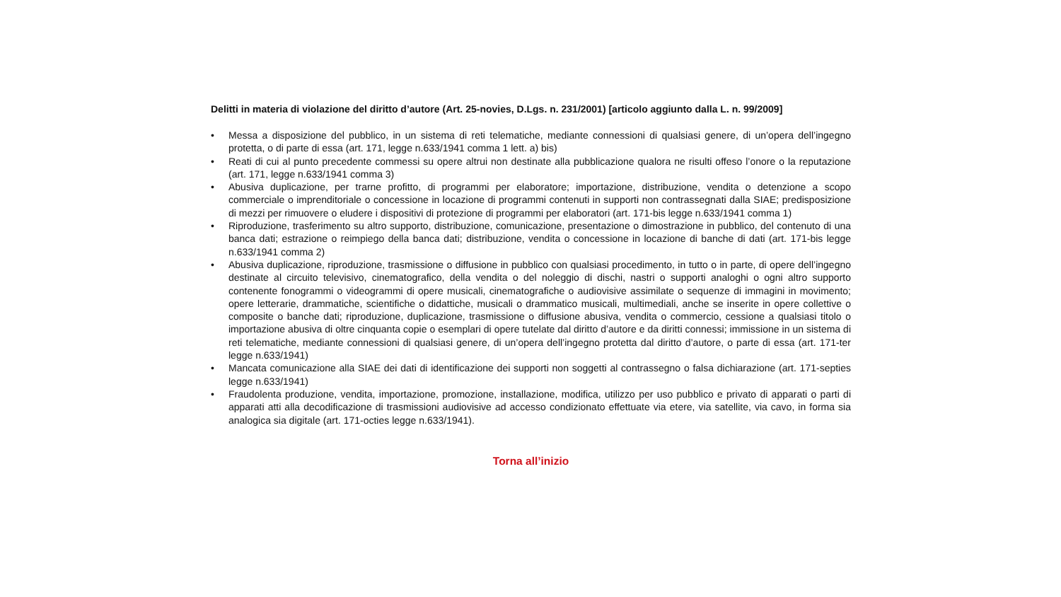Delitti in materia di violazione del diritto d’autore (Art. 25-novies, D.Lgs. n. 231/2001) [articolo aggiunto dalla L. n. 99/2009]
• Messa a disposizione del pubblico, in un sistema di reti telematiche, mediante connessioni di qualsiasi genere, di un’opera dell’ingegno protetta, o di parte di essa (art. 171, legge n.633/1941 comma 1 lett. a) bis)
• Reati di cui al punto precedente commessi su opere altrui non destinate alla pubblicazione qualora ne risulti offeso l’onore o la reputazione (art. 171, legge n.633/1941 comma 3)
• Abusiva duplicazione, per trarne profitto, di programmi per elaboratore; importazione, distribuzione, vendita o detenzione a scopo commerciale o imprenditoriale o concessione in locazione di programmi contenuti in supporti non contrassegnati dalla SIAE; predisposizione di mezzi per rimuovere o eludere i dispositivi di protezione di programmi per elaboratori (art. 171-bis legge n.633/1941 comma 1)
• Riproduzione, trasferimento su altro supporto, distribuzione, comunicazione, presentazione o dimostrazione in pubblico, del contenuto di una banca dati; estrazione o reimpiego della banca dati; distribuzione, vendita o concessione in locazione di banche di dati (art. 171-bis legge n.633/1941 comma 2)
• Abusiva duplicazione, riproduzione, trasmissione o diffusione in pubblico con qualsiasi procedimento, in tutto o in parte, di opere dell’ingegno destinate al circuito televisivo, cinematografico, della vendita o del noleggio di dischi, nastri o supporti analoghi o ogni altro supporto contenente fonogrammi o videogrammi di opere musicali, cinematografiche o audiovisive assimilate o sequenze di immagini in movimento; opere letterarie, drammatiche, scientifiche o didattiche, musicali o drammatico musicali, multimediali, anche se inserite in opere collettive o composite o banche dati; riproduzione, duplicazione, trasmissione o diffusione abusiva, vendita o commercio, cessione a qualsiasi titolo o importazione abusiva di oltre cinquanta copie o esemplari di opere tutelate dal diritto d’autore e da diritti connessi; immissione in un sistema di reti telematiche, mediante connessioni di qualsiasi genere, di un’opera dell’ingegno protetta dal diritto d’autore, o parte di essa (art. 171-ter legge n.633/1941)
• Mancata comunicazione alla SIAE dei dati di identificazione dei supporti non soggetti al contrassegno o falsa dichiarazione (art. 171-septies legge n.633/1941)
• Fraudolenta produzione, vendita, importazione, promozione, installazione, modifica, utilizzo per uso pubblico e privato di apparati o parti di apparati atti alla decodificazione di trasmissioni audiovisive ad accesso condizionato effettuate via etere, via satellite, via cavo, in forma sia analogica sia digitale (art. 171-octies legge n.633/1941).
Torna all’inizio